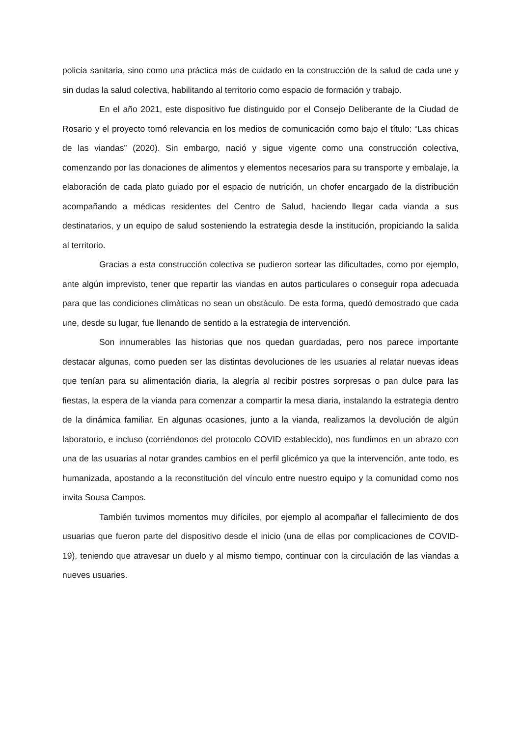policía sanitaria, sino como una práctica más de cuidado en la construcción de la salud de cada une y sin dudas la salud colectiva, habilitando al territorio como espacio de formación y trabajo.
En el año 2021, este dispositivo fue distinguido por el Consejo Deliberante de la Ciudad de Rosario y el proyecto tomó relevancia en los medios de comunicación como bajo el título: “Las chicas de las viandas” (2020). Sin embargo, nació y sigue vigente como una construcción colectiva, comenzando por las donaciones de alimentos y elementos necesarios para su transporte y embalaje, la elaboración de cada plato guiado por el espacio de nutrición, un chofer encargado de la distribución acompañando a médicas residentes del Centro de Salud, haciendo llegar cada vianda a sus destinatarios, y un equipo de salud sosteniendo la estrategia desde la institución, propiciando la salida al territorio.
Gracias a esta construcción colectiva se pudieron sortear las dificultades, como por ejemplo, ante algún imprevisto, tener que repartir las viandas en autos particulares o conseguir ropa adecuada para que las condiciones climáticas no sean un obstáculo. De esta forma, quedó demostrado que cada une, desde su lugar, fue llenando de sentido a la estrategia de intervención.
Son innumerables las historias que nos quedan guardadas, pero nos parece importante destacar algunas, como pueden ser las distintas devoluciones de les usuaries al relatar nuevas ideas que tenían para su alimentación diaria, la alegría al recibir postres sorpresas o pan dulce para las fiestas, la espera de la vianda para comenzar a compartir la mesa diaria, instalando la estrategia dentro de la dinámica familiar. En algunas ocasiones, junto a la vianda, realizamos la devolución de algún laboratorio, e incluso (corriéndonos del protocolo COVID establecido), nos fundimos en un abrazo con una de las usuarias al notar grandes cambios en el perfil glicémico ya que la intervención, ante todo, es humanizada, apostando a la reconstitución del vínculo entre nuestro equipo y la comunidad como nos invita Sousa Campos.
También tuvimos momentos muy difíciles, por ejemplo al acompañar el fallecimiento de dos usuarias que fueron parte del dispositivo desde el inicio (una de ellas por complicaciones de COVID-19), teniendo que atravesar un duelo y al mismo tiempo, continuar con la circulación de las viandas a nueves usuaries.